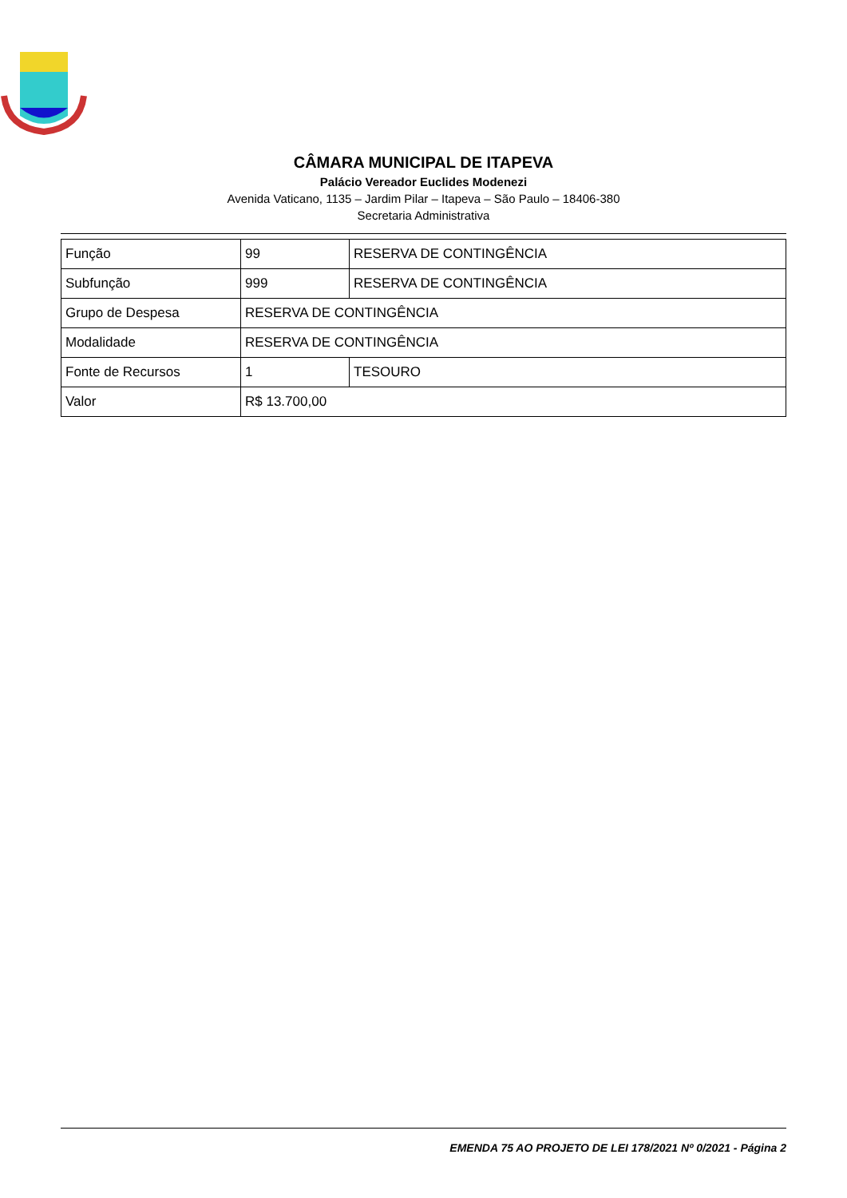CÂMARA MUNICIPAL DE ITAPEVA
Palácio Vereador Euclides Modenezi
Avenida Vaticano, 1135 – Jardim Pilar – Itapeva – São Paulo – 18406-380
Secretaria Administrativa
| Função | 99 | RESERVA DE CONTINGÊNCIA |
| Subfunção | 999 | RESERVA DE CONTINGÊNCIA |
| Grupo de Despesa | RESERVA DE CONTINGÊNCIA | |
| Modalidade | RESERVA DE CONTINGÊNCIA | |
| Fonte de Recursos | 1 | TESOURO |
| Valor | R$ 13.700,00 | |
EMENDA 75 AO PROJETO DE LEI 178/2021 Nº 0/2021 - Página 2